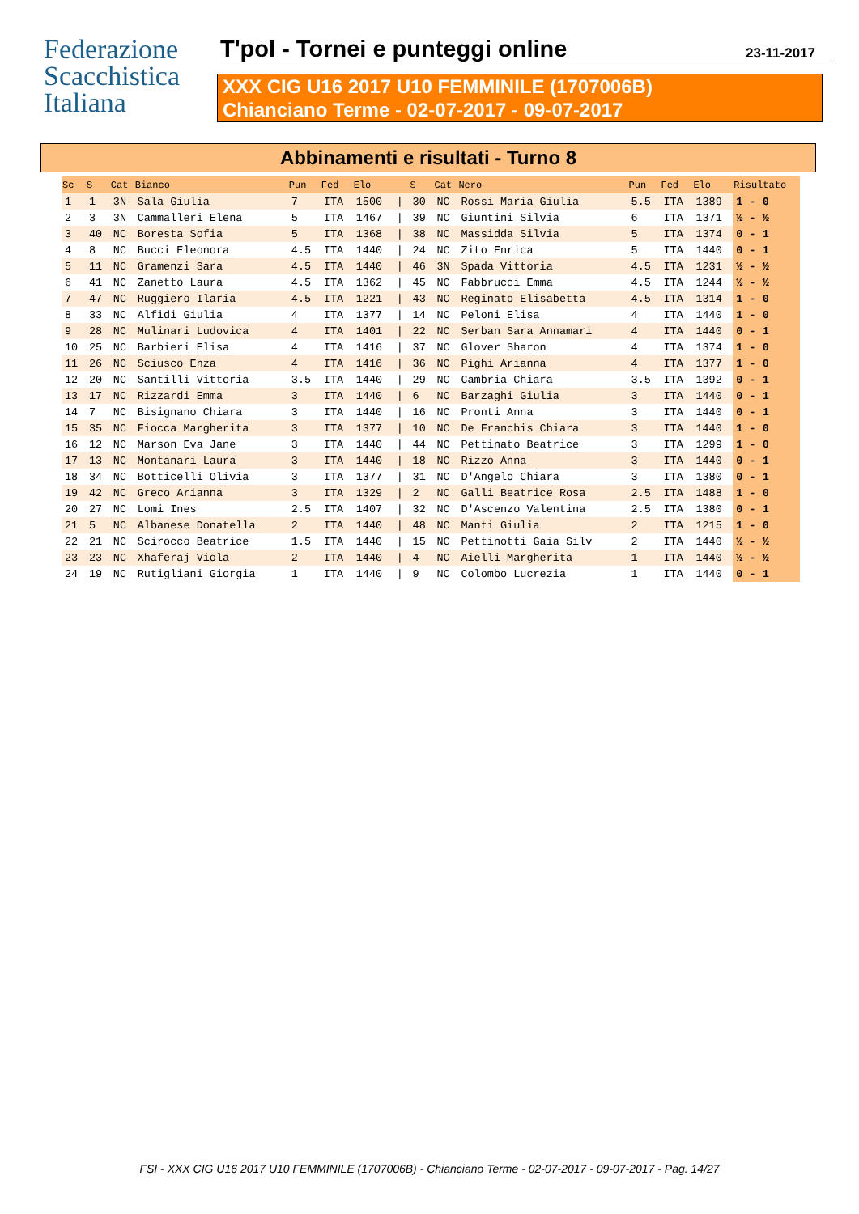Federazione
Scacchistica
Italiana
T'pol - Tornei e punteggi online 23-11-2017
XXX CIG U16 2017 U10 FEMMINILE (1707006B)
Chianciano Terme - 02-07-2017 - 09-07-2017
Abbinamenti e risultati - Turno 8
| Sc | S | Cat | Bianco | Pun | Fed | Elo | | S | Cat | Nero | Pun | Fed | Elo | Risultato |
| --- | --- | --- | --- | --- | --- | --- | --- | --- | --- | --- | --- | --- | --- | --- |
| 1 | 1 | 3N | Sala Giulia | 7 | ITA | 1500 | / | 30 | NC | Rossi Maria Giulia | 5.5 | ITA | 1389 | 1 - 0 |
| 2 | 3 | 3N | Cammalleri Elena | 5 | ITA | 1467 | / | 39 | NC | Giuntini Silvia | 6 | ITA | 1371 | ½ - ½ |
| 3 | 40 | NC | Boresta Sofia | 5 | ITA | 1368 | / | 38 | NC | Massidda Silvia | 5 | ITA | 1374 | 0 - 1 |
| 4 | 8 | NC | Bucci Eleonora | 4.5 | ITA | 1440 | / | 24 | NC | Zito Enrica | 5 | ITA | 1440 | 0 - 1 |
| 5 | 11 | NC | Gramenzi Sara | 4.5 | ITA | 1440 | / | 46 | 3N | Spada Vittoria | 4.5 | ITA | 1231 | ½ - ½ |
| 6 | 41 | NC | Zanetto Laura | 4.5 | ITA | 1362 | / | 45 | NC | Fabbrucci Emma | 4.5 | ITA | 1244 | ½ - ½ |
| 7 | 47 | NC | Ruggiero Ilaria | 4.5 | ITA | 1221 | / | 43 | NC | Reginato Elisabetta | 4.5 | ITA | 1314 | 1 - 0 |
| 8 | 33 | NC | Alfidi Giulia | 4 | ITA | 1377 | / | 14 | NC | Peloni Elisa | 4 | ITA | 1440 | 1 - 0 |
| 9 | 28 | NC | Mulinari Ludovica | 4 | ITA | 1401 | / | 22 | NC | Serban Sara Annamari | 4 | ITA | 1440 | 0 - 1 |
| 10 | 25 | NC | Barbieri Elisa | 4 | ITA | 1416 | / | 37 | NC | Glover Sharon | 4 | ITA | 1374 | 1 - 0 |
| 11 | 26 | NC | Sciusco Enza | 4 | ITA | 1416 | / | 36 | NC | Pighi Arianna | 4 | ITA | 1377 | 1 - 0 |
| 12 | 20 | NC | Santilli Vittoria | 3.5 | ITA | 1440 | / | 29 | NC | Cambria Chiara | 3.5 | ITA | 1392 | 0 - 1 |
| 13 | 17 | NC | Rizzardi Emma | 3 | ITA | 1440 | / | 6 | NC | Barzaghi Giulia | 3 | ITA | 1440 | 0 - 1 |
| 14 | 7 | NC | Bisignano Chiara | 3 | ITA | 1440 | / | 16 | NC | Pronti Anna | 3 | ITA | 1440 | 0 - 1 |
| 15 | 35 | NC | Fiocca Margherita | 3 | ITA | 1377 | / | 10 | NC | De Franchis Chiara | 3 | ITA | 1440 | 1 - 0 |
| 16 | 12 | NC | Marson Eva Jane | 3 | ITA | 1440 | / | 44 | NC | Pettinato Beatrice | 3 | ITA | 1299 | 1 - 0 |
| 17 | 13 | NC | Montanari Laura | 3 | ITA | 1440 | / | 18 | NC | Rizzo Anna | 3 | ITA | 1440 | 0 - 1 |
| 18 | 34 | NC | Botticelli Olivia | 3 | ITA | 1377 | / | 31 | NC | D'Angelo Chiara | 3 | ITA | 1380 | 0 - 1 |
| 19 | 42 | NC | Greco Arianna | 3 | ITA | 1329 | / | 2 | NC | Galli Beatrice Rosa | 2.5 | ITA | 1488 | 1 - 0 |
| 20 | 27 | NC | Lomi Ines | 2.5 | ITA | 1407 | / | 32 | NC | D'Ascenzo Valentina | 2.5 | ITA | 1380 | 0 - 1 |
| 21 | 5 | NC | Albanese Donatella | 2 | ITA | 1440 | / | 48 | NC | Manti Giulia | 2 | ITA | 1215 | 1 - 0 |
| 22 | 21 | NC | Scirocco Beatrice | 1.5 | ITA | 1440 | / | 15 | NC | Pettinotti Gaia Silv | 2 | ITA | 1440 | ½ - ½ |
| 23 | 23 | NC | Xhaferaj Viola | 2 | ITA | 1440 | / | 4 | NC | Aielli Margherita | 1 | ITA | 1440 | ½ - ½ |
| 24 | 19 | NC | Rutigliani Giorgia | 1 | ITA | 1440 | / | 9 | NC | Colombo Lucrezia | 1 | ITA | 1440 | 0 - 1 |
FSI - XXX CIG U16 2017 U10 FEMMINILE (1707006B) - Chianciano Terme - 02-07-2017 - 09-07-2017 - Pag. 14/27